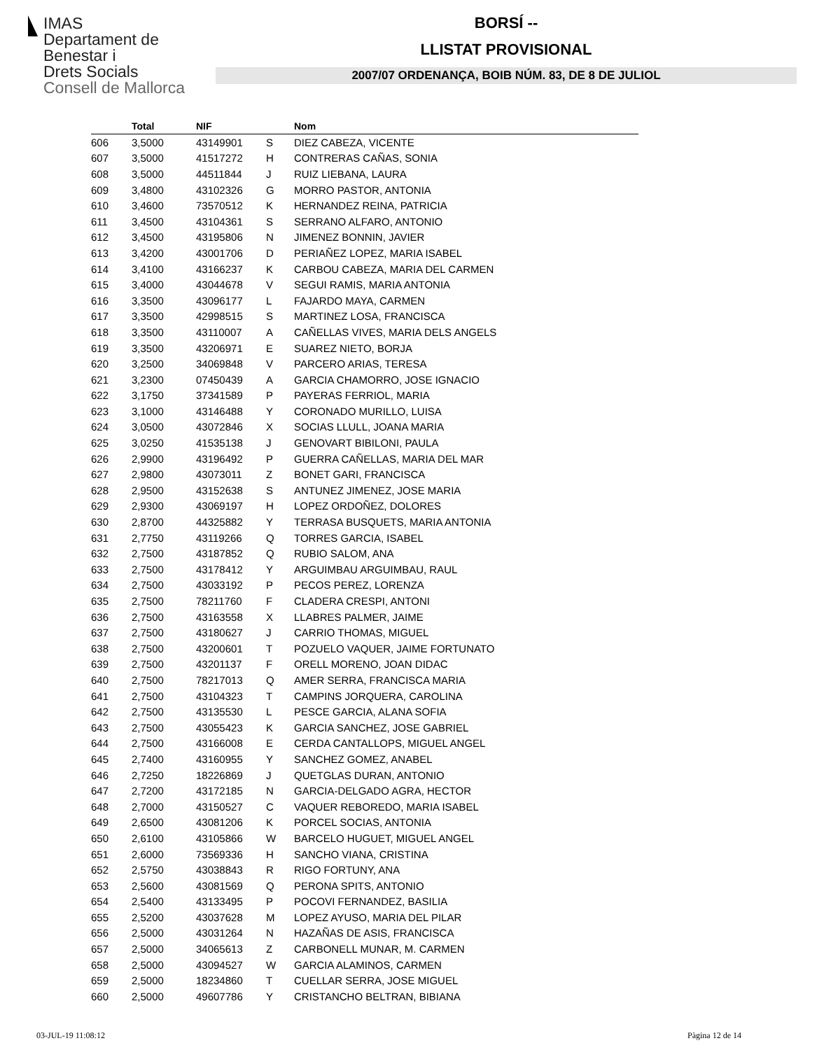IMAS
Departament de
Benestar i
Drets Socials
Consell de Mallorca
BORSÍ --
LLISTAT PROVISIONAL
2007/07 ORDENANÇA, BOIB NÚM. 83, DE 8 DE JULIOL
| | Total | NIF | | Nom |
| --- | --- | --- | --- | --- |
| 606 | 3,5000 | 43149901 | S | DIEZ CABEZA, VICENTE |
| 607 | 3,5000 | 41517272 | H | CONTRERAS CAÑAS, SONIA |
| 608 | 3,5000 | 44511844 | J | RUIZ LIEBANA, LAURA |
| 609 | 3,4800 | 43102326 | G | MORRO PASTOR, ANTONIA |
| 610 | 3,4600 | 73570512 | K | HERNANDEZ REINA, PATRICIA |
| 611 | 3,4500 | 43104361 | S | SERRANO ALFARO, ANTONIO |
| 612 | 3,4500 | 43195806 | N | JIMENEZ BONNIN, JAVIER |
| 613 | 3,4200 | 43001706 | D | PERIAÑEZ LOPEZ, MARIA ISABEL |
| 614 | 3,4100 | 43166237 | K | CARBOU CABEZA, MARIA DEL CARMEN |
| 615 | 3,4000 | 43044678 | V | SEGUI RAMIS, MARIA ANTONIA |
| 616 | 3,3500 | 43096177 | L | FAJARDO MAYA, CARMEN |
| 617 | 3,3500 | 42998515 | S | MARTINEZ LOSA, FRANCISCA |
| 618 | 3,3500 | 43110007 | A | CAÑELLAS VIVES, MARIA DELS ANGELS |
| 619 | 3,3500 | 43206971 | E | SUAREZ NIETO, BORJA |
| 620 | 3,2500 | 34069848 | V | PARCERO ARIAS, TERESA |
| 621 | 3,2300 | 07450439 | A | GARCIA CHAMORRO, JOSE IGNACIO |
| 622 | 3,1750 | 37341589 | P | PAYERAS FERRIOL, MARIA |
| 623 | 3,1000 | 43146488 | Y | CORONADO MURILLO, LUISA |
| 624 | 3,0500 | 43072846 | X | SOCIAS LLULL, JOANA MARIA |
| 625 | 3,0250 | 41535138 | J | GENOVART BIBILONI, PAULA |
| 626 | 2,9900 | 43196492 | P | GUERRA CAÑELLAS, MARIA DEL MAR |
| 627 | 2,9800 | 43073011 | Z | BONET GARI, FRANCISCA |
| 628 | 2,9500 | 43152638 | S | ANTUNEZ JIMENEZ, JOSE MARIA |
| 629 | 2,9300 | 43069197 | H | LOPEZ ORDOÑEZ, DOLORES |
| 630 | 2,8700 | 44325882 | Y | TERRASA BUSQUETS, MARIA ANTONIA |
| 631 | 2,7750 | 43119266 | Q | TORRES GARCIA, ISABEL |
| 632 | 2,7500 | 43187852 | Q | RUBIO SALOM, ANA |
| 633 | 2,7500 | 43178412 | Y | ARGUIMBAU ARGUIMBAU, RAUL |
| 634 | 2,7500 | 43033192 | P | PECOS PEREZ, LORENZA |
| 635 | 2,7500 | 78211760 | F | CLADERA CRESPI, ANTONI |
| 636 | 2,7500 | 43163558 | X | LLABRES PALMER, JAIME |
| 637 | 2,7500 | 43180627 | J | CARRIO THOMAS, MIGUEL |
| 638 | 2,7500 | 43200601 | T | POZUELO VAQUER, JAIME FORTUNATO |
| 639 | 2,7500 | 43201137 | F | ORELL MORENO, JOAN DIDAC |
| 640 | 2,7500 | 78217013 | Q | AMER SERRA, FRANCISCA MARIA |
| 641 | 2,7500 | 43104323 | T | CAMPINS JORQUERA, CAROLINA |
| 642 | 2,7500 | 43135530 | L | PESCE GARCIA, ALANA SOFIA |
| 643 | 2,7500 | 43055423 | K | GARCIA SANCHEZ, JOSE GABRIEL |
| 644 | 2,7500 | 43166008 | E | CERDA CANTALLOPS, MIGUEL ANGEL |
| 645 | 2,7400 | 43160955 | Y | SANCHEZ GOMEZ, ANABEL |
| 646 | 2,7250 | 18226869 | J | QUETGLAS DURAN, ANTONIO |
| 647 | 2,7200 | 43172185 | N | GARCIA-DELGADO AGRA, HECTOR |
| 648 | 2,7000 | 43150527 | C | VAQUER REBOREDO, MARIA ISABEL |
| 649 | 2,6500 | 43081206 | K | PORCEL SOCIAS, ANTONIA |
| 650 | 2,6100 | 43105866 | W | BARCELO HUGUET, MIGUEL ANGEL |
| 651 | 2,6000 | 73569336 | H | SANCHO VIANA, CRISTINA |
| 652 | 2,5750 | 43038843 | R | RIGO FORTUNY, ANA |
| 653 | 2,5600 | 43081569 | Q | PERONA SPITS, ANTONIO |
| 654 | 2,5400 | 43133495 | P | POCOVI FERNANDEZ, BASILIA |
| 655 | 2,5200 | 43037628 | M | LOPEZ AYUSO, MARIA DEL PILAR |
| 656 | 2,5000 | 43031264 | N | HAZAÑAS DE ASIS, FRANCISCA |
| 657 | 2,5000 | 34065613 | Z | CARBONELL MUNAR, M. CARMEN |
| 658 | 2,5000 | 43094527 | W | GARCIA ALAMINOS, CARMEN |
| 659 | 2,5000 | 18234860 | T | CUELLAR SERRA, JOSE MIGUEL |
| 660 | 2,5000 | 49607786 | Y | CRISTANCHO BELTRAN, BIBIANA |
03-JUL-19 11:08:12 Pàgina 12 de 14